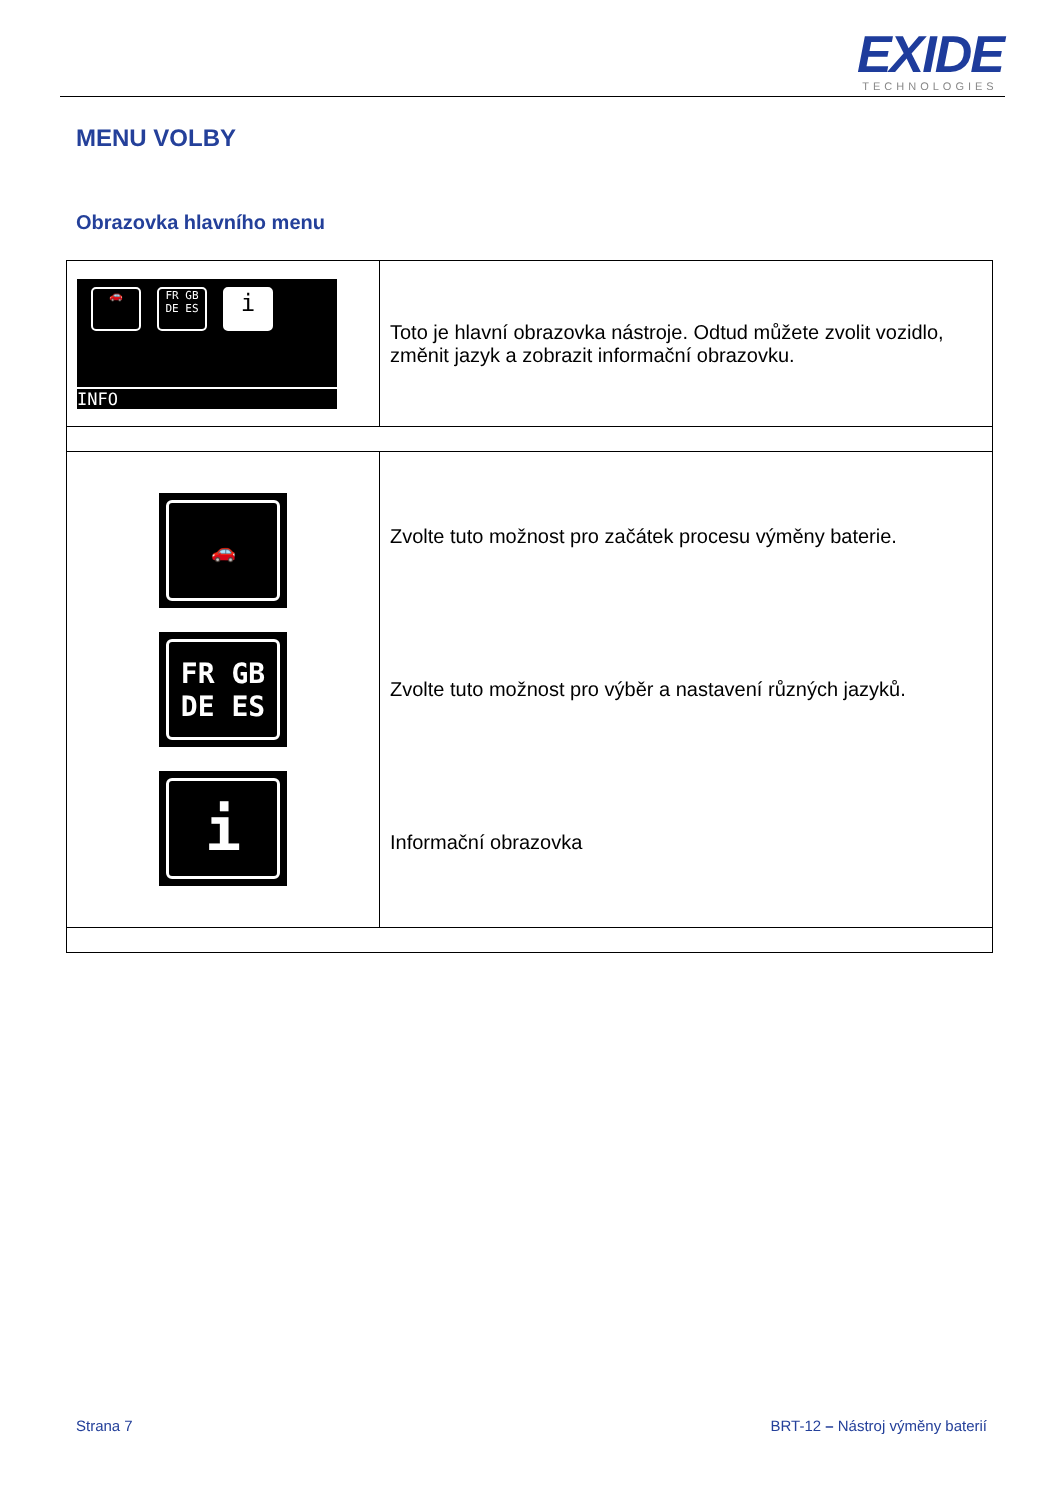EXIDE
TECHNOLOGIES
MENU VOLBY
Obrazovka hlavního menu
| 🚗 FR GB DE ES i INFO | Toto je hlavní obrazovka nástroje. Odtud můžete zvolit vozidlo, změnit jazyk a zobrazit informační obrazovku. |
| 🚗 FR GB DE ES i | Zvolte tuto možnost pro začátek procesu výměny baterie. Zvolte tuto možnost pro výběr a nastavení různých jazyků. Informační obrazovka |
Strana 7
BRT-12 – Nástroj výměny baterií